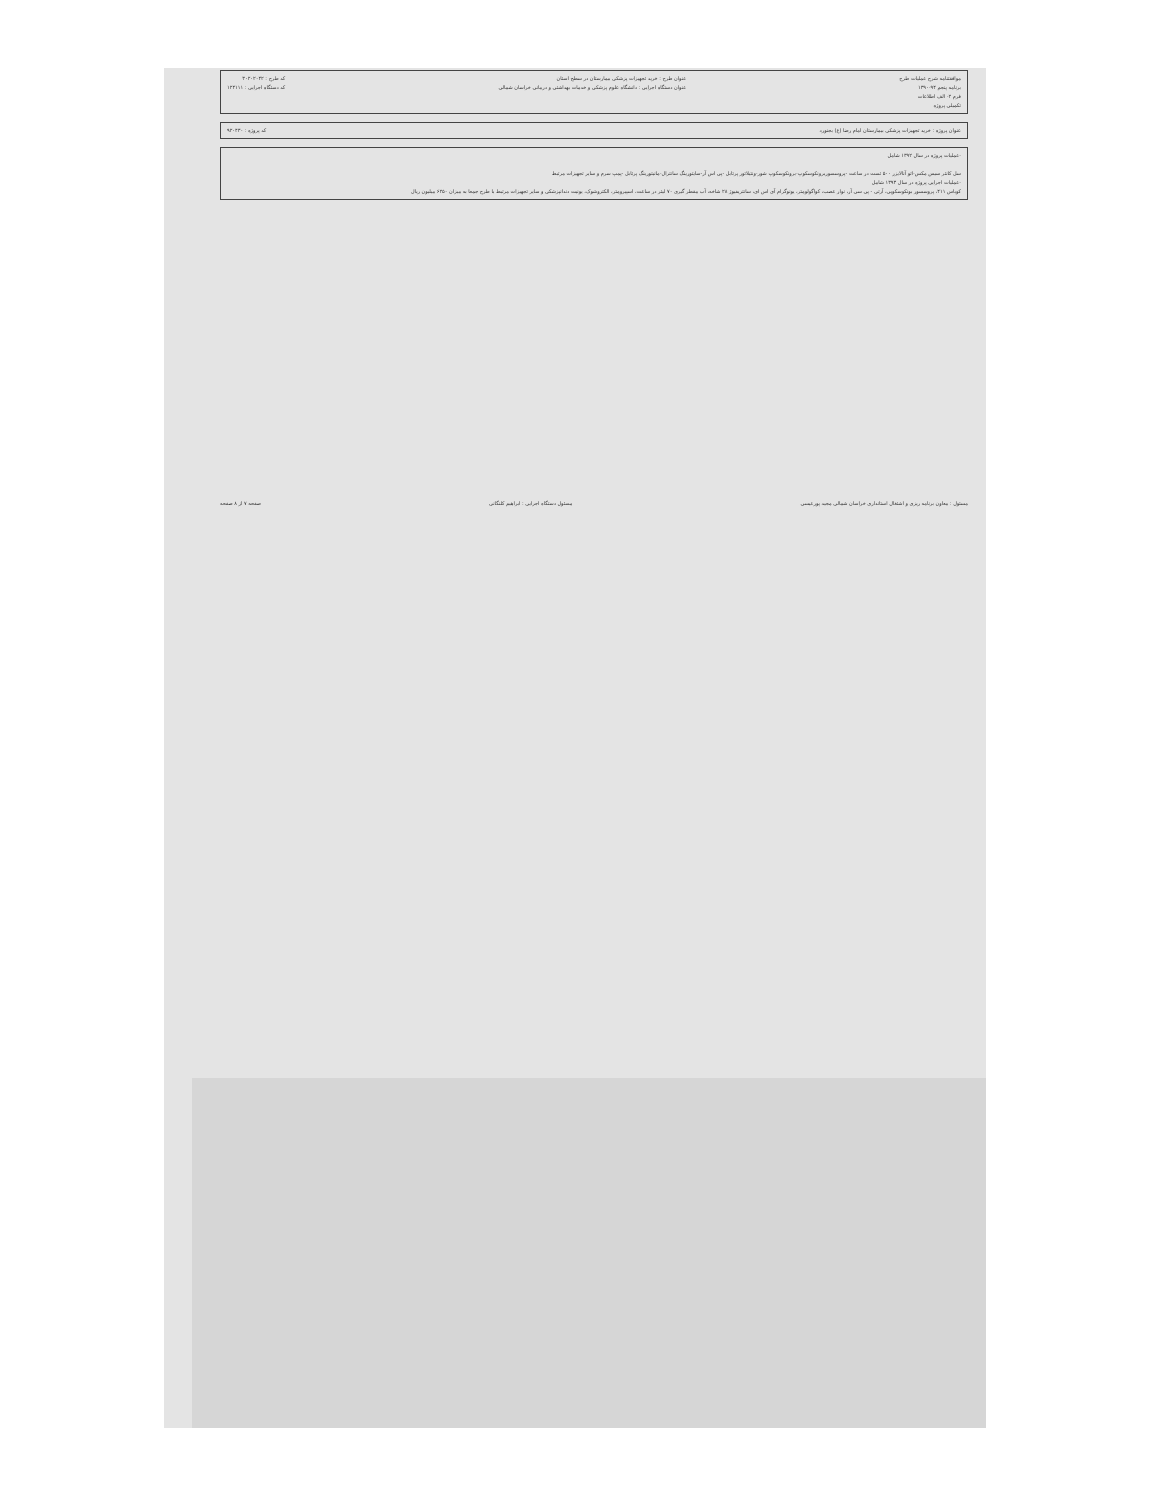موافقتنامه شرح عملیات طرح
برنامه پنجم ۹۴-۱۳۹۰
فرم ۲- الف اطلاعات
تکمیلی پروژه
عنوان طرح : خرید تجهیزات پزشکی بیمارستان در سطح استان
عنوان دستگاه اجرایی : دانشگاه علوم پزشکی و خدمات بهداشتی و درمانی خراسان شمالی
کد طرح : ۳۰۲۰۲۰۴۲
کد دستگاه اجرایی : ۱۲۴۱۱۱
عنوان پروژه : خرید تجهیزات پزشکی بیمارستان امام رضا (ع) بجنورد
کد پروژه : ۹۲۰۴۳۰
-عملیات پروژه در سال ۱۳۹۲ شامل
سل کانتر سیس مکس-اتو آنالایزر ۵۰۰ تست در ساعت -پروسسوربرونکوسکوپ-برونکوسکوپ شور-ونتیلاتور پرتابل -پی اس آر-سایتورینگ سانترال-مانیتورینگ پرتابل -پمپ سرم و سایر تجهیزات مرتبط
-عملیات اجرایی پروژه در سال ۱۳۹۳ شامل
کوباس ۴۱۱، پروسسور بونکوسکوپی، آرتی - پی سی آر، نوار عصب، کواگولومتر، یونوگرام آی اس ای، سانتریفیوژ ۲۸ شاخه، آب مقطر گیری ۷۰ لیتر در ساعت، اسپیرومتر، الکتروشوک، یونیت دندانپزشکی و سایر تجهیزات مرتبط با طرح جمعا به میزان ۶۲۵۰ میلیون ریال
مسئول : معاون برنامه ریزی و اشتغال استانداری خراسان شمالی مجید پورعیسی
مسئول دستگاه اجرایی : ابراهیم کلنگانی
صفحه ۷ از ۸ صفحه